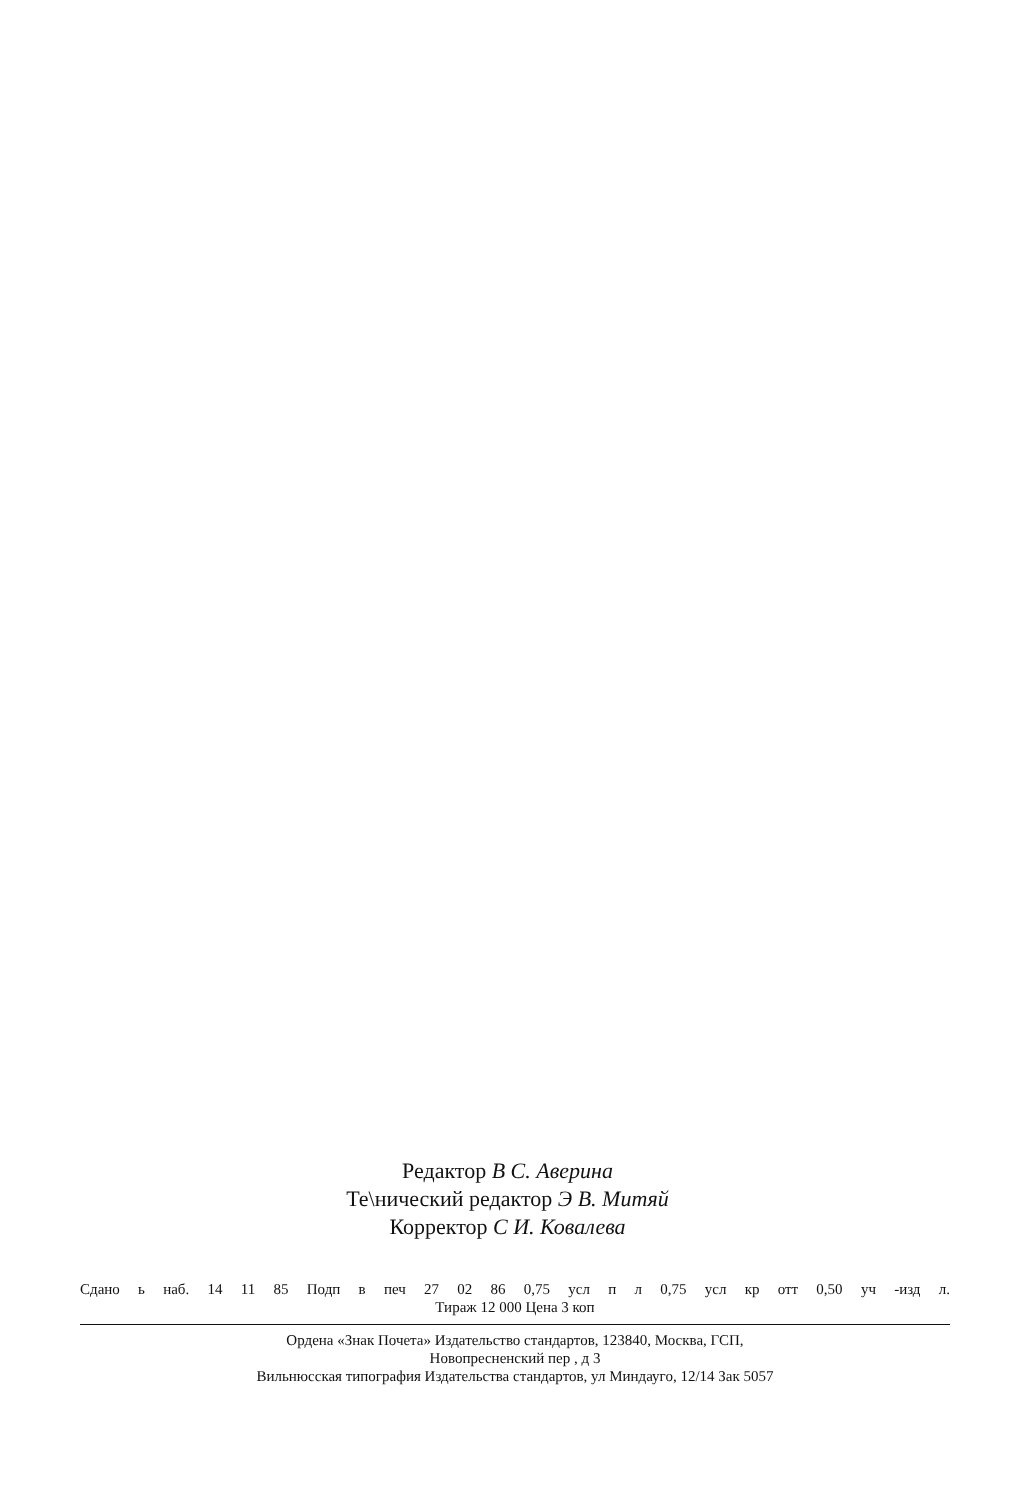Редактор В С. Аверина
Те\нический редактор Э В. Митяй
Корректор С И. Ковалева
Сдано ь наб. 14 11 85 Подп в печ 27 02 86 0,75 усл п л 0,75 усл кр отт 0,50 уч -изд л.
Тираж 12 000 Цена 3 коп
Ордена «Знак Почета» Издательство стандартов, 123840, Москва, ГСП,
Новопресненский пер , д 3
Вильнюсская типография Издательства стандартов, ул Миндауго, 12/14 Зак 5057